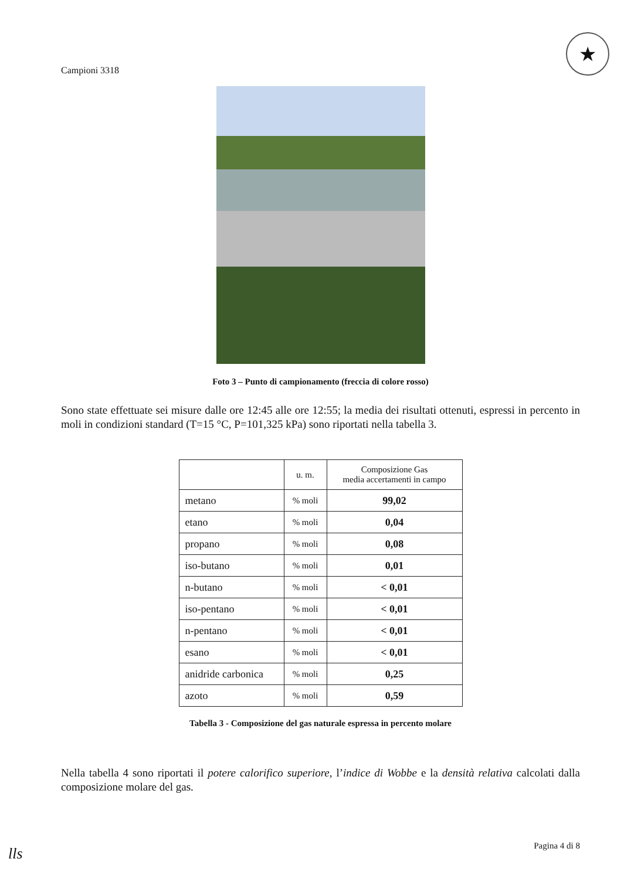Campioni 3318
★
Foto 3 – Punto di campionamento (freccia di colore rosso)
Sono state effettuate sei misure dalle ore 12:45 alle ore 12:55; la media dei risultati ottenuti, espressi in percento in moli in condizioni standard (T=15 °C, P=101,325 kPa) sono riportati nella tabella 3.
| | u. m. | Composizione Gas media accertamenti in campo |
| --- | --- | --- |
| metano | % moli | 99,02 |
| etano | % moli | 0,04 |
| propano | % moli | 0,08 |
| iso-butano | % moli | 0,01 |
| n-butano | % moli | < 0,01 |
| iso-pentano | % moli | < 0,01 |
| n-pentano | % moli | < 0,01 |
| esano | % moli | < 0,01 |
| anidride carbonica | % moli | 0,25 |
| azoto | % moli | 0,59 |
Tabella 3 - Composizione del gas naturale espressa in percento molare
Nella tabella 4 sono riportati il potere calorifico superiore, l’indice di Wobbe e la densità relativa calcolati dalla composizione molare del gas.
Pagina 4 di 8
lls